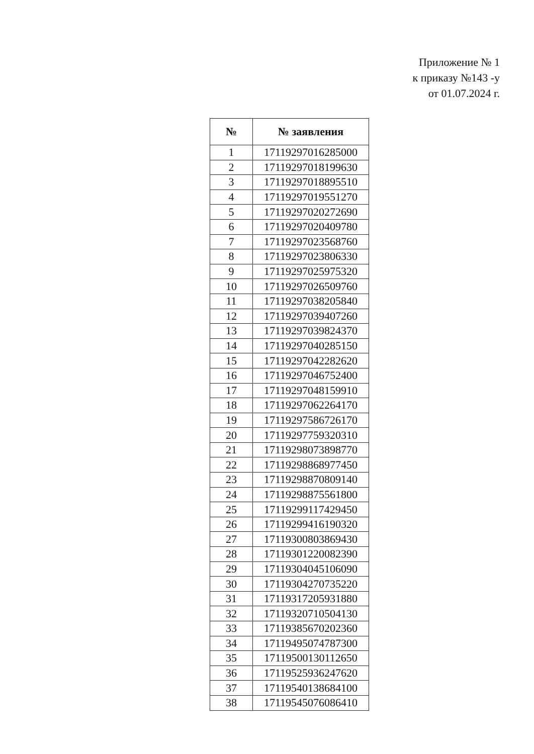Приложение № 1
к приказу №143 -у
от 01.07.2024 г.
| № | № заявления |
| --- | --- |
| 1 | 17119297016285000 |
| 2 | 17119297018199630 |
| 3 | 17119297018895510 |
| 4 | 17119297019551270 |
| 5 | 17119297020272690 |
| 6 | 17119297020409780 |
| 7 | 17119297023568760 |
| 8 | 17119297023806330 |
| 9 | 17119297025975320 |
| 10 | 17119297026509760 |
| 11 | 17119297038205840 |
| 12 | 17119297039407260 |
| 13 | 17119297039824370 |
| 14 | 17119297040285150 |
| 15 | 17119297042282620 |
| 16 | 17119297046752400 |
| 17 | 17119297048159910 |
| 18 | 17119297062264170 |
| 19 | 17119297586726170 |
| 20 | 17119297759320310 |
| 21 | 17119298073898770 |
| 22 | 17119298868977450 |
| 23 | 17119298870809140 |
| 24 | 17119298875561800 |
| 25 | 17119299117429450 |
| 26 | 17119299416190320 |
| 27 | 17119300803869430 |
| 28 | 17119301220082390 |
| 29 | 17119304045106090 |
| 30 | 17119304270735220 |
| 31 | 17119317205931880 |
| 32 | 17119320710504130 |
| 33 | 17119385670202360 |
| 34 | 17119495074787300 |
| 35 | 17119500130112650 |
| 36 | 17119525936247620 |
| 37 | 17119540138684100 |
| 38 | 17119545076086410 |